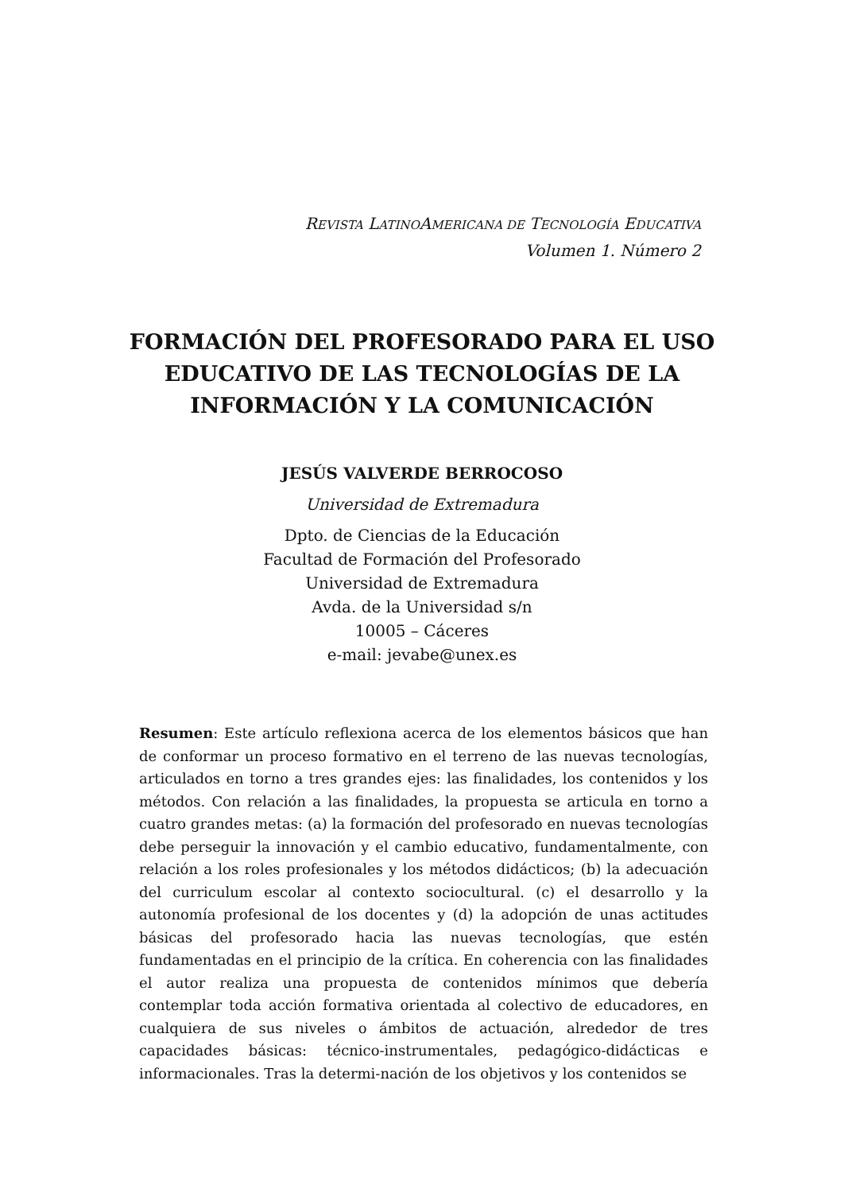REVISTA LATINOAMERICANA DE TECNOLOGÍA EDUCATIVA
Volumen 1. Número 2
FORMACIÓN DEL PROFESORADO PARA EL USO EDUCATIVO DE LAS TECNOLOGÍAS DE LA INFORMACIÓN Y LA COMUNICACIÓN
JESÚS VALVERDE BERROCOSO
Universidad de Extremadura
Dpto. de Ciencias de la Educación
Facultad de Formación del Profesorado
Universidad de Extremadura
Avda. de la Universidad s/n
10005 – Cáceres
e-mail: jevabe@unex.es
Resumen: Este artículo reflexiona acerca de los elementos básicos que han de conformar un proceso formativo en el terreno de las nuevas tecnologías, articulados en torno a tres grandes ejes: las finalidades, los contenidos y los métodos. Con relación a las finalidades, la propuesta se articula en torno a cuatro grandes metas: (a) la formación del profesorado en nuevas tecnologías debe perseguir la innovación y el cambio educativo, fundamentalmente, con relación a los roles profesionales y los métodos didácticos; (b) la adecuación del curriculum escolar al contexto sociocultural. (c) el desarrollo y la autonomía profesional de los docentes y (d) la adopción de unas actitudes básicas del profesorado hacia las nuevas tecnologías, que estén fundamentadas en el principio de la crítica. En coherencia con las finalidades el autor realiza una propuesta de contenidos mínimos que debería contemplar toda acción formativa orientada al colectivo de educadores, en cualquiera de sus niveles o ámbitos de actuación, alrededor de tres capacidades básicas: técnico-instrumentales, pedagógico-didácticas e informacionales. Tras la determi-nación de los objetivos y los contenidos se